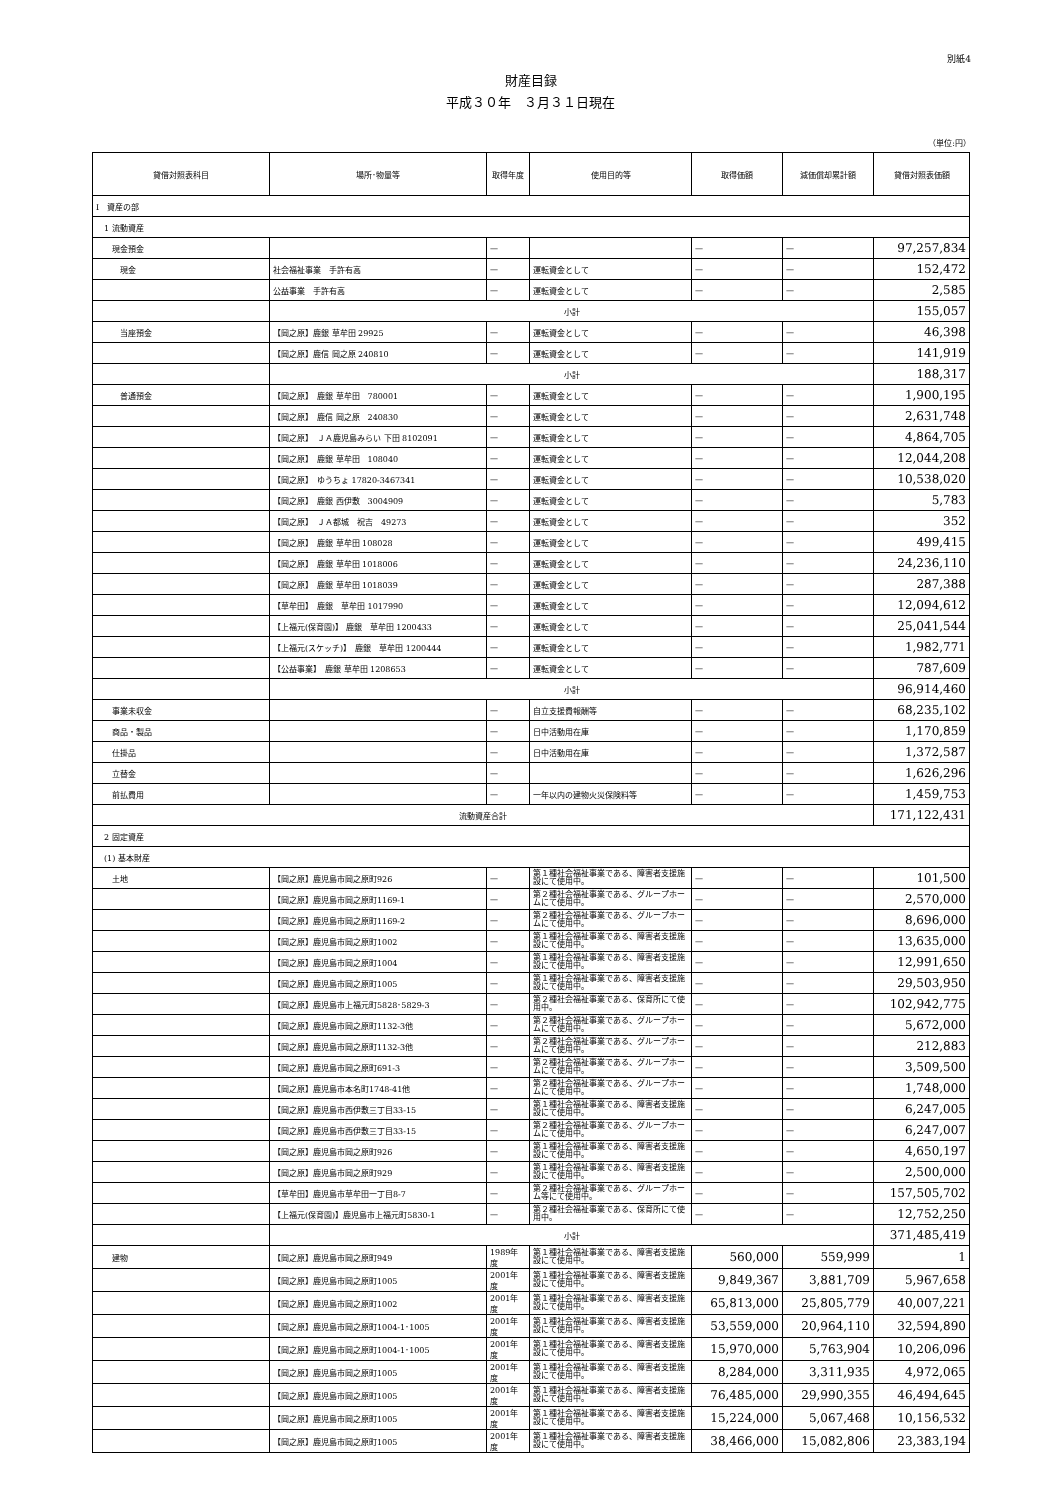別紙4
財産目録
平成３０年　３月３１日現在
（単位:円）
| 貸借対照表科目 | 場所･物量等 | 取得年度 | 使用目的等 | 取得価額 | 減価償却累計額 | 貸借対照表価額 |
| --- | --- | --- | --- | --- | --- | --- |
| Ⅰ 資産の部 | | | | | | |
| 1 流動資産 | | | | | | |
| 現金預金 | | — | | — | — | 97,257,834 |
| 現金 | 社会福祉事業 手許有高 | — | 運転資金として | — | — | 152,472 |
| | 公益事業 手許有高 | — | 運転資金として | — | — | 2,585 |
| | 小計 | | | | | 155,057 |
| 当座預金 | 【岡之原】鹿銀 草牟田 29925 | — | 運転資金として | — | — | 46,398 |
| | 【岡之原】鹿信 岡之原 240810 | — | 運転資金として | — | — | 141,919 |
| | 小計 | | | | | 188,317 |
| 普通預金 | 【岡之原】 鹿銀 草牟田 780001 | — | 運転資金として | — | — | 1,900,195 |
| | 【岡之原】 鹿信 岡之原 240830 | — | 運転資金として | — | — | 2,631,748 |
| | 【岡之原】 ＪＡ鹿児島みらい 下田 8102091 | — | 運転資金として | — | — | 4,864,705 |
| | 【岡之原】 鹿銀 草牟田 108040 | — | 運転資金として | — | — | 12,044,208 |
| | 【岡之原】 ゆうちょ 17820-3467341 | — | 運転資金として | — | — | 10,538,020 |
| | 【岡之原】 鹿銀 西伊敷 3004909 | — | 運転資金として | — | — | 5,783 |
| | 【岡之原】 ＪＡ都城 祝吉 49273 | — | 運転資金として | — | — | 352 |
| | 【岡之原】 鹿銀 草牟田 108028 | — | 運転資金として | — | — | 499,415 |
| | 【岡之原】 鹿銀 草牟田 1018006 | — | 運転資金として | — | — | 24,236,110 |
| | 【岡之原】 鹿銀 草牟田 1018039 | — | 運転資金として | — | — | 287,388 |
| | 【草牟田】 鹿銀 草牟田 1017990 | — | 運転資金として | — | — | 12,094,612 |
| | 【上福元(保育園)】 鹿銀 草牟田 1200433 | — | 運転資金として | — | — | 25,041,544 |
| | 【上福元(スケッチ)】 鹿銀 草牟田 1200444 | — | 運転資金として | — | — | 1,982,771 |
| | 【公益事業】 鹿銀 草牟田 1208653 | — | 運転資金として | — | — | 787,609 |
| | 小計 | | | | | 96,914,460 |
| 事業未収金 | | — | 自立支援費報酬等 | — | — | 68,235,102 |
| 商品・製品 | | — | 日中活動用在庫 | — | — | 1,170,859 |
| 仕掛品 | | — | 日中活動用在庫 | — | — | 1,372,587 |
| 立替金 | | — | | — | — | 1,626,296 |
| 前払費用 | | — | 一年以内の建物火災保険料等 | — | — | 1,459,753 |
| 流動資産合計 | | | | | | 171,122,431 |
| 2 固定資産 | | | | | | |
| (1) 基本財産 | | | | | | |
| 土地 | 【岡之原】鹿児島市岡之原町926 | — | 第１種社会福祉事業である、障害者支援施設にて使用中。 | — | — | 101,500 |
| | 【岡之原】鹿児島市岡之原町1169-1 | — | 第２種社会福祉事業である、グループホームにて使用中。 | — | — | 2,570,000 |
| | 【岡之原】鹿児島市岡之原町1169-2 | — | 第２種社会福祉事業である、グループホームにて使用中。 | — | — | 8,696,000 |
| | 【岡之原】鹿児島市岡之原町1002 | — | 第１種社会福祉事業である、障害者支援施設にて使用中。 | — | — | 13,635,000 |
| | 【岡之原】鹿児島市岡之原町1004 | — | 第１種社会福祉事業である、障害者支援施設にて使用中。 | — | — | 12,991,650 |
| | 【岡之原】鹿児島市岡之原町1005 | — | 第１種社会福祉事業である、障害者支援施設にて使用中。 | — | — | 29,503,950 |
| | 【岡之原】鹿児島市上福元町5828･5829-3 | — | 第２種社会福祉事業である、保育所にて使用中。 | — | — | 102,942,775 |
| | 【岡之原】鹿児島市岡之原町1132-3他 | — | 第２種社会福祉事業である、グループホームにて使用中。 | — | — | 5,672,000 |
| | 【岡之原】鹿児島市岡之原町1132-3他 | — | 第２種社会福祉事業である、グループホームにて使用中。 | — | — | 212,883 |
| | 【岡之原】鹿児島市岡之原町691-3 | — | 第２種社会福祉事業である、グループホームにて使用中。 | — | — | 3,509,500 |
| | 【岡之原】鹿児島市本名町1748-41他 | — | 第２種社会福祉事業である、グループホームにて使用中。 | — | — | 1,748,000 |
| | 【岡之原】鹿児島市西伊敷三丁目33-15 | — | 第１種社会福祉事業である、障害者支援施設にて使用中。 | — | — | 6,247,005 |
| | 【岡之原】鹿児島市西伊敷三丁目33-15 | — | 第２種社会福祉事業である、グループホームにて使用中。 | — | — | 6,247,007 |
| | 【岡之原】鹿児島市岡之原町926 | — | 第１種社会福祉事業である、障害者支援施設にて使用中。 | — | — | 4,650,197 |
| | 【岡之原】鹿児島市岡之原町929 | — | 第１種社会福祉事業である、障害者支援施設にて使用中。 | — | — | 2,500,000 |
| | 【草牟田】鹿児島市草牟田一丁目8-7 | — | 第２種社会福祉事業である、グループホーム等にて使用中。 | — | — | 157,505,702 |
| | 【上福元(保育園)】鹿児島市上福元町5830-1 | — | 第２種社会福祉事業である、保育所にて使用中。 | — | — | 12,752,250 |
| | 小計 | | | | | 371,485,419 |
| 建物 | 【岡之原】鹿児島市岡之原町949 | 1989年度 | 第１種社会福祉事業である、障害者支援施設にて使用中。 | 560,000 | 559,999 | 1 |
| | 【岡之原】鹿児島市岡之原町1005 | 2001年度 | 第１種社会福祉事業である、障害者支援施設にて使用中。 | 9,849,367 | 3,881,709 | 5,967,658 |
| | 【岡之原】鹿児島市岡之原町1002 | 2001年度 | 第１種社会福祉事業である、障害者支援施設にて使用中。 | 65,813,000 | 25,805,779 | 40,007,221 |
| | 【岡之原】鹿児島市岡之原町1004-1･1005 | 2001年度 | 第１種社会福祉事業である、障害者支援施設にて使用中。 | 53,559,000 | 20,964,110 | 32,594,890 |
| | 【岡之原】鹿児島市岡之原町1004-1･1005 | 2001年度 | 第１種社会福祉事業である、障害者支援施設にて使用中。 | 15,970,000 | 5,763,904 | 10,206,096 |
| | 【岡之原】鹿児島市岡之原町1005 | 2001年度 | 第１種社会福祉事業である、障害者支援施設にて使用中。 | 8,284,000 | 3,311,935 | 4,972,065 |
| | 【岡之原】鹿児島市岡之原町1005 | 2001年度 | 第１種社会福祉事業である、障害者支援施設にて使用中。 | 76,485,000 | 29,990,355 | 46,494,645 |
| | 【岡之原】鹿児島市岡之原町1005 | 2001年度 | 第１種社会福祉事業である、障害者支援施設にて使用中。 | 15,224,000 | 5,067,468 | 10,156,532 |
| | 【岡之原】鹿児島市岡之原町1005 | 2001年度 | 第１種社会福祉事業である、障害者支援施設にて使用中。 | 38,466,000 | 15,082,806 | 23,383,194 |